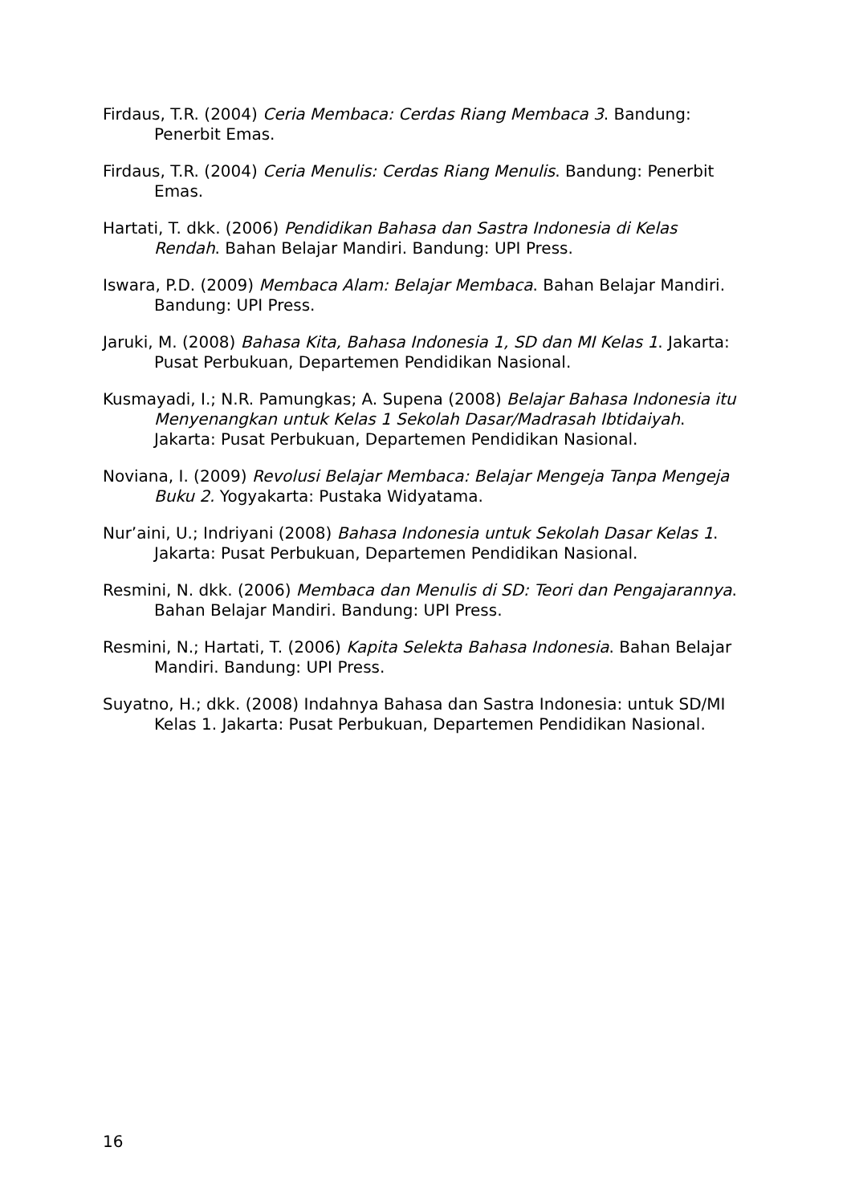Firdaus, T.R. (2004) Ceria Membaca: Cerdas Riang Membaca 3. Bandung: Penerbit Emas.
Firdaus, T.R. (2004) Ceria Menulis: Cerdas Riang Menulis. Bandung: Penerbit Emas.
Hartati, T. dkk. (2006) Pendidikan Bahasa dan Sastra Indonesia di Kelas Rendah. Bahan Belajar Mandiri. Bandung: UPI Press.
Iswara, P.D. (2009) Membaca Alam: Belajar Membaca. Bahan Belajar Mandiri. Bandung: UPI Press.
Jaruki, M. (2008) Bahasa Kita, Bahasa Indonesia 1, SD dan MI Kelas 1. Jakarta: Pusat Perbukuan, Departemen Pendidikan Nasional.
Kusmayadi, I.; N.R. Pamungkas; A. Supena (2008) Belajar Bahasa Indonesia itu Menyenangkan untuk Kelas 1 Sekolah Dasar/Madrasah Ibtidaiyah. Jakarta: Pusat Perbukuan, Departemen Pendidikan Nasional.
Noviana, I. (2009) Revolusi Belajar Membaca: Belajar Mengeja Tanpa Mengeja Buku 2. Yogyakarta: Pustaka Widyatama.
Nur’aini, U.; Indriyani (2008) Bahasa Indonesia untuk Sekolah Dasar Kelas 1. Jakarta: Pusat Perbukuan, Departemen Pendidikan Nasional.
Resmini, N. dkk. (2006) Membaca dan Menulis di SD: Teori dan Pengajarannya. Bahan Belajar Mandiri. Bandung: UPI Press.
Resmini, N.; Hartati, T. (2006) Kapita Selekta Bahasa Indonesia. Bahan Belajar Mandiri. Bandung: UPI Press.
Suyatno, H.; dkk. (2008) Indahnya Bahasa dan Sastra Indonesia: untuk SD/MI Kelas 1. Jakarta: Pusat Perbukuan, Departemen Pendidikan Nasional.
16